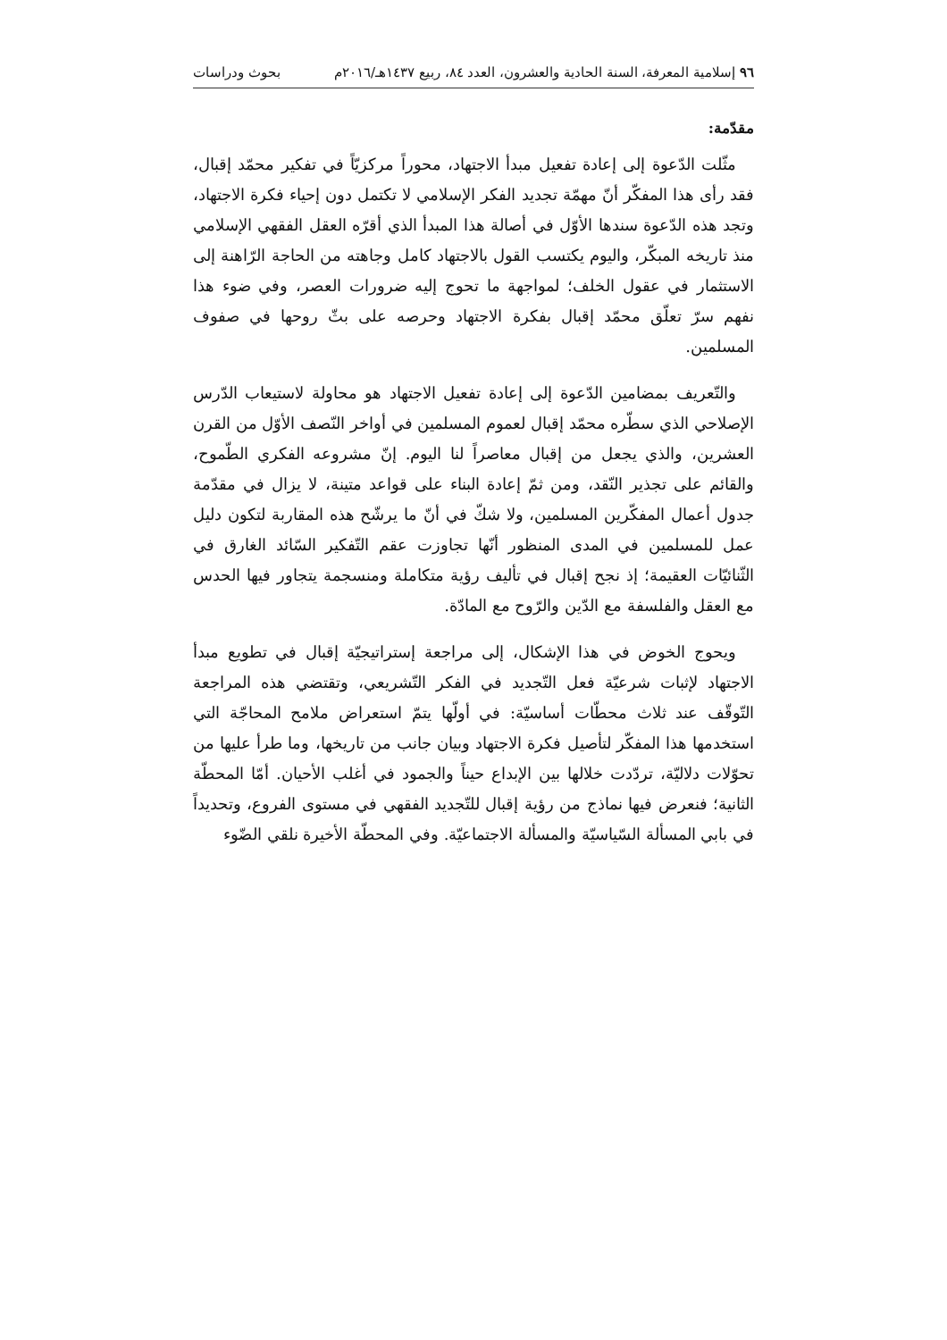٩٦ إسلامية المعرفة، السنة الحادية والعشرون، العدد ٨٤، ربيع ١٤٣٧هـ/٢٠١٦م بحوث ودراسات
مقدّمة:
مثّلت الدّعوة إلى إعادة تفعيل مبدأ الاجتهاد، محوراً مركزيّاً في تفكير محمّد إقبال، فقد رأى هذا المفكّر أنّ مهمّة تجديد الفكر الإسلامي لا تكتمل دون إحياء فكرة الاجتهاد، وتجد هذه الدّعوة سندها الأوّل في أصالة هذا المبدأ الذي أقرّه العقل الفقهي الإسلامي منذ تاريخه المبكّر، واليوم يكتسب القول بالاجتهاد كامل وجاهته من الحاجة الرّاهنة إلى الاستثمار في عقول الخلف؛ لمواجهة ما تحوج إليه ضرورات العصر، وفي ضوء هذا نفهم سرّ تعلّق محمّد إقبال بفكرة الاجتهاد وحرصه على بثّ روحها في صفوف المسلمين.
والتّعريف بمضامين الدّعوة إلى إعادة تفعيل الاجتهاد هو محاولة لاستيعاب الدّرس الإصلاحي الذي سطّره محمّد إقبال لعموم المسلمين في أواخر النّصف الأوّل من القرن العشرين، والذي يجعل من إقبال معاصراً لنا اليوم. إنّ مشروعه الفكري الطّموح، والقائم على تجذير النّقد، ومن ثمّ إعادة البناء على قواعد متينة، لا يزال في مقدّمة جدول أعمال المفكّرين المسلمين، ولا شكّ في أنّ ما يرشّح هذه المقاربة لتكون دليل عمل للمسلمين في المدى المنظور أنّها تجاوزت عقم التّفكير السّائد الغارق في الثّنائيّات العقيمة؛ إذ نجح إقبال في تأليف رؤية متكاملة ومنسجمة يتجاور فيها الحدس مع العقل والفلسفة مع الدّين والرّوح مع المادّة.
ويحوج الخوض في هذا الإشكال، إلى مراجعة إستراتيجيّة إقبال في تطويع مبدأ الاجتهاد لإثبات شرعيّة فعل التّجديد في الفكر التّشريعي، وتقتضي هذه المراجعة التّوقّف عند ثلاث محطّات أساسيّة: في أولّها يتمّ استعراض ملامح المحاجّة التي استخدمها هذا المفكّر لتأصيل فكرة الاجتهاد وبيان جانب من تاريخها، وما طرأ عليها من تحوّلات دلاليّة، تردّدت خلالها بين الإبداع حيناً والجمود في أغلب الأحيان. أمّا المحطّة الثانية؛ فنعرض فيها نماذج من رؤية إقبال للتّجديد الفقهي في مستوى الفروع، وتحديداً في بابي المسألة السّياسيّة والمسألة الاجتماعيّة. وفي المحطّة الأخيرة نلقي الضّوء